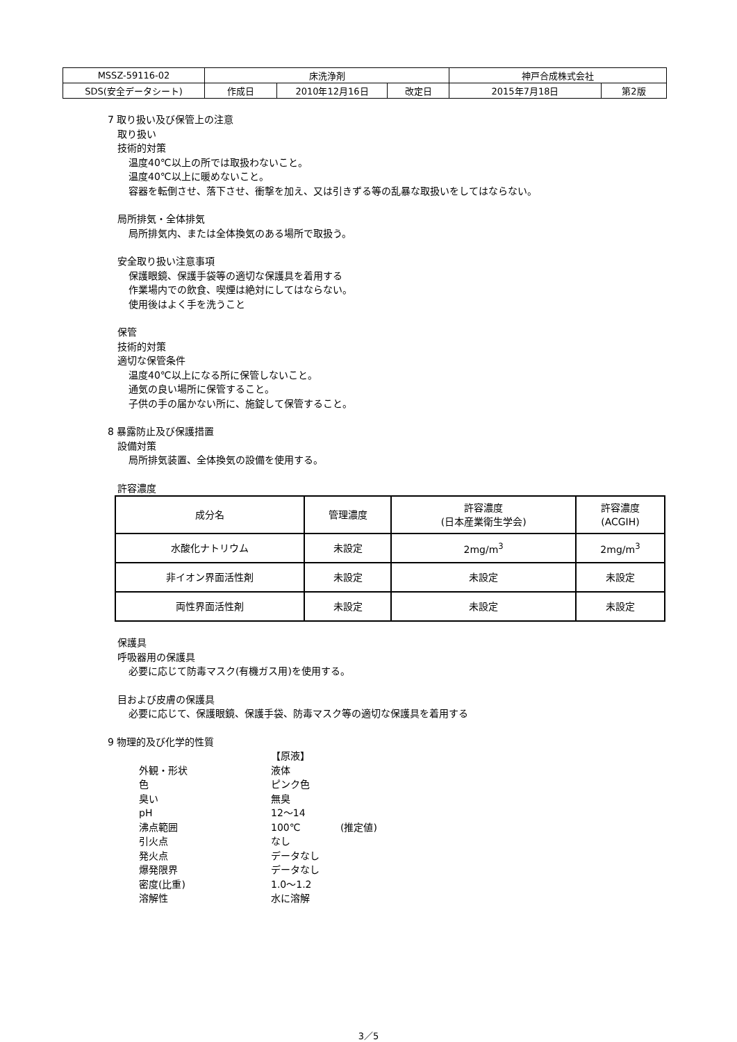| MSSZ-59116-02 | 床洗浄剤 | | | 神戸合成株式会社 | |
| SDS(安全データシート) | 作成日 | 2010年12月16日 | 改定日 | 2015年7月18日 | 第2版 |
7 取り扱い及び保管上の注意
取り扱い
技術的対策
温度40℃以上の所では取扱わないこと。
温度40℃以上に暖めないこと。
容器を転倒させ、落下させ、衝撃を加え、又は引きずる等の乱暴な取扱いをしてはならない。
局所排気・全体排気
局所排気内、または全体換気のある場所で取扱う。
安全取り扱い注意事項
保護眼鏡、保護手袋等の適切な保護具を着用する
作業場内での飲食、喫煙は絶対にしてはならない。
使用後はよく手を洗うこと
保管
技術的対策
適切な保管条件
温度40℃以上になる所に保管しないこと。
通気の良い場所に保管すること。
子供の手の届かない所に、施錠して保管すること。
8 暴露防止及び保護措置
設備対策
局所排気装置、全体換気の設備を使用する。
許容濃度
| 成分名 | 管理濃度 | 許容濃度 (日本産業衛生学会) | 許容濃度 (ACGIH) |
| --- | --- | --- | --- |
| 水酸化ナトリウム | 未設定 | 2mg/m<sup>3</sup> | 2mg/m<sup>3</sup> |
| 非イオン界面活性剤 | 未設定 | 未設定 | 未設定 |
| 両性界面活性剤 | 未設定 | 未設定 | 未設定 |
保護具
呼吸器用の保護具
必要に応じて防毒マスク(有機ガス用)を使用する。
目および皮膚の保護具
必要に応じて、保護眼鏡、保護手袋、防毒マスク等の適切な保護具を着用する
9 物理的及び化学的性質
【原液】
外観・形状
液体
色
ピンク色
臭い
無臭
pH
12～14
沸点範囲
100℃
(推定値)
引火点
なし
発火点
データなし
爆発限界
データなし
密度(比重)
1.0～1.2
溶解性
水に溶解
3／5